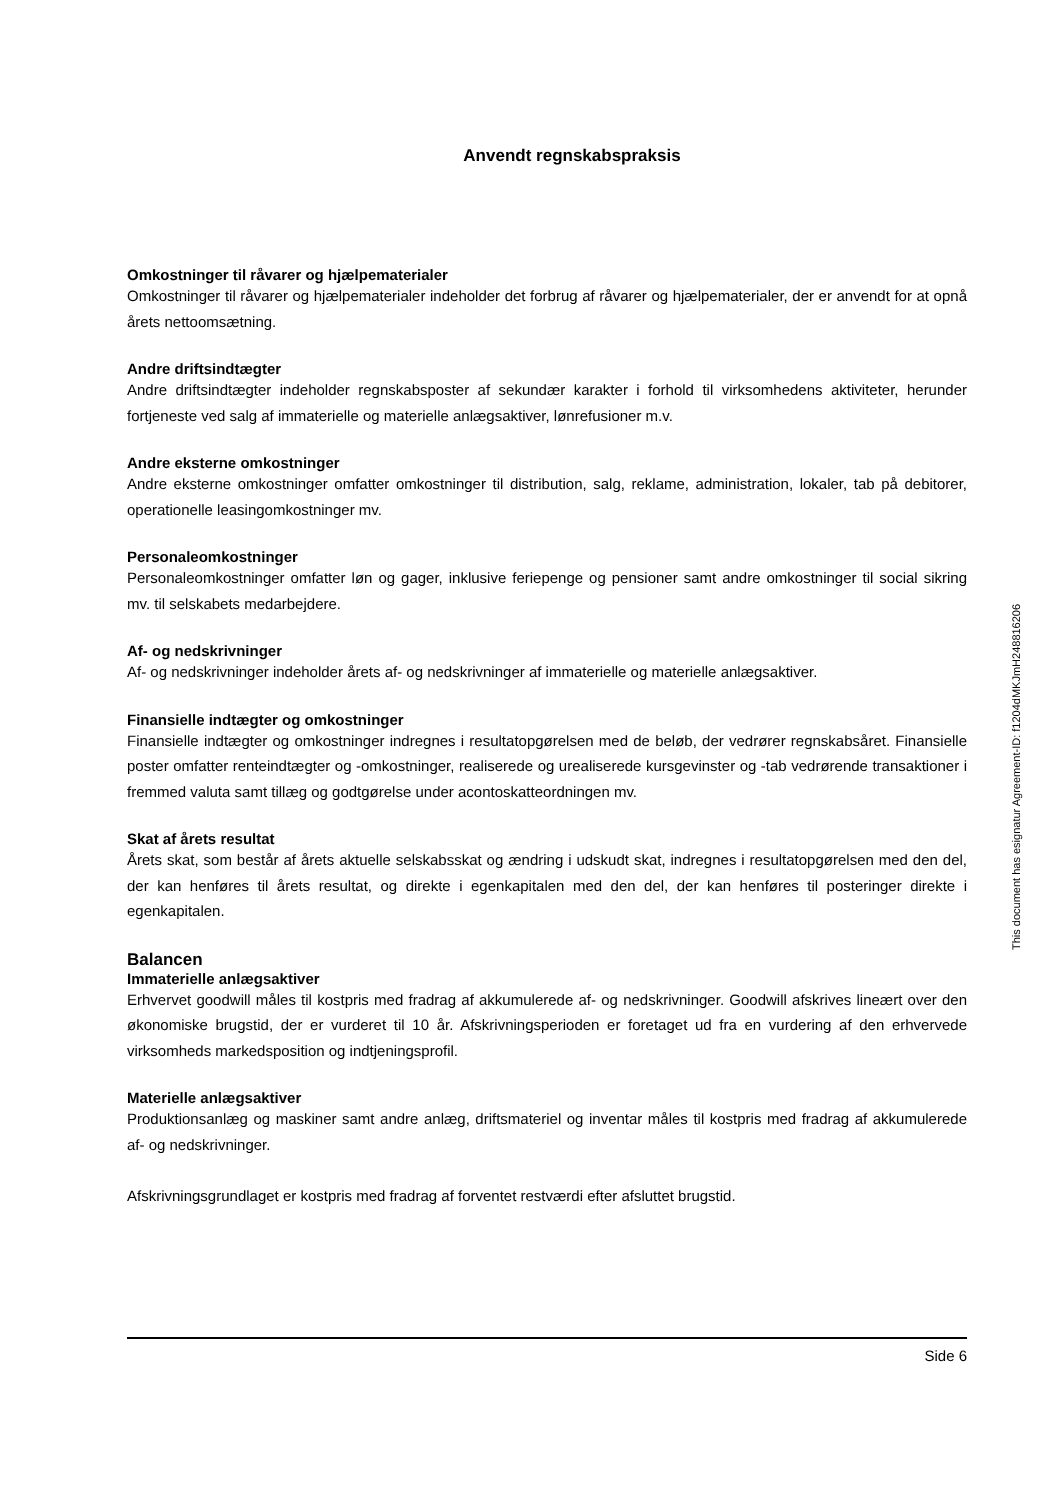Anvendt regnskabspraksis
Omkostninger til råvarer og hjælpematerialer
Omkostninger til råvarer og hjælpematerialer indeholder det forbrug af råvarer og hjælpematerialer, der er anvendt for at opnå årets nettoomsætning.
Andre driftsindtægter
Andre driftsindtægter indeholder regnskabsposter af sekundær karakter i forhold til virksomhedens aktiviteter, herunder fortjeneste ved salg af immaterielle og materielle anlægsaktiver, lønrefusioner m.v.
Andre eksterne omkostninger
Andre eksterne omkostninger omfatter omkostninger til distribution, salg, reklame, administration, lokaler, tab på debitorer, operationelle leasingomkostninger mv.
Personaleomkostninger
Personaleomkostninger omfatter løn og gager, inklusive feriepenge og pensioner samt andre omkostninger til social sikring mv. til selskabets medarbejdere.
Af- og nedskrivninger
Af- og nedskrivninger indeholder årets af- og nedskrivninger af immaterielle og materielle anlægsaktiver.
Finansielle indtægter og omkostninger
Finansielle indtægter og omkostninger indregnes i resultatopgørelsen med de beløb, der vedrører regnskabsåret. Finansielle poster omfatter renteindtægter og -omkostninger, realiserede og urealiserede kursgevinster og -tab vedrørende transaktioner i fremmed valuta samt tillæg og godtgørelse under acontoskatteordningen mv.
Skat af årets resultat
Årets skat, som består af årets aktuelle selskabsskat og ændring i udskudt skat, indregnes i resultatopgørelsen med den del, der kan henføres til årets resultat, og direkte i egenkapitalen med den del, der kan henføres til posteringer direkte i egenkapitalen.
Balancen
Immaterielle anlægsaktiver
Erhvervet goodwill måles til kostpris med fradrag af akkumulerede af- og nedskrivninger. Goodwill afskrives lineært over den økonomiske brugstid, der er vurderet til 10 år. Afskrivningsperioden er foretaget ud fra en vurdering af den erhvervede virksomheds markedsposition og indtjeningsprofil.
Materielle anlægsaktiver
Produktionsanlæg og maskiner samt andre anlæg, driftsmateriel og inventar måles til kostpris med fradrag af akkumulerede af- og nedskrivninger.
Afskrivningsgrundlaget er kostpris med fradrag af forventet restværdi efter afsluttet brugstid.
Side 6
This document has esignatur Agreement-ID: f1204dMKJmH248816206